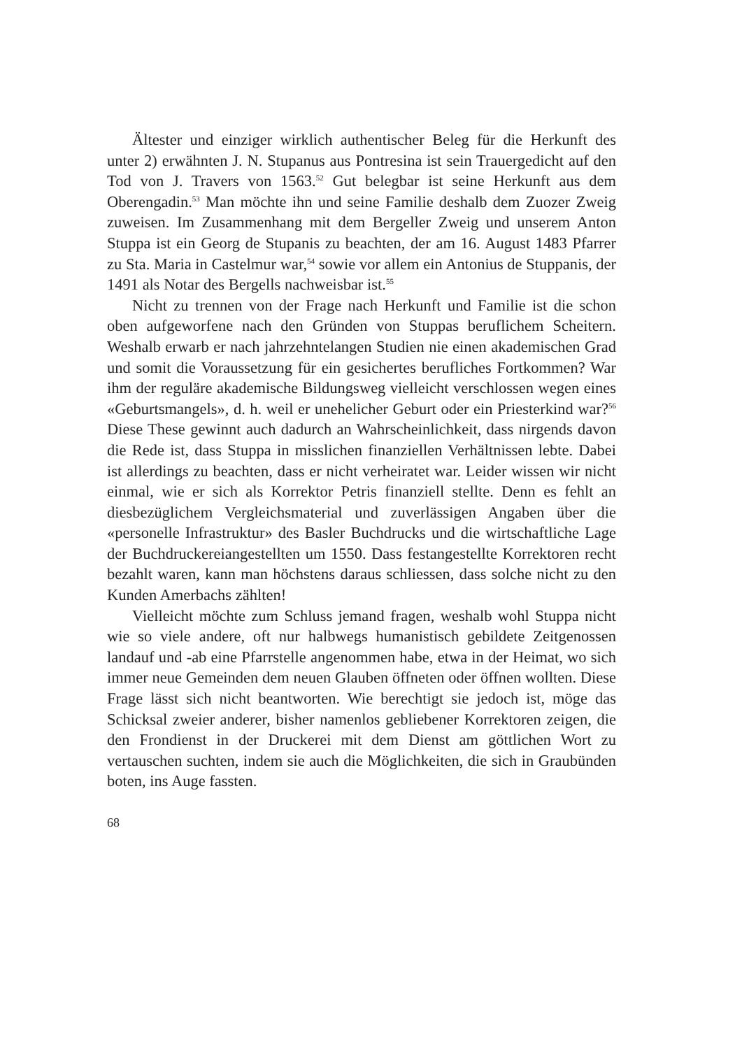Ältester und einziger wirklich authentischer Beleg für die Herkunft des unter 2) erwähnten J. N. Stupanus aus Pontresina ist sein Trauergedicht auf den Tod von J. Travers von 1563.<sup>52</sup> Gut belegbar ist seine Herkunft aus dem Oberengadin.<sup>53</sup> Man möchte ihn und seine Familie deshalb dem Zuozer Zweig zuweisen. Im Zusammenhang mit dem Bergeller Zweig und unserem Anton Stuppa ist ein Georg de Stupanis zu beachten, der am 16. August 1483 Pfarrer zu Sta. Maria in Castelmur war,<sup>54</sup> sowie vor allem ein Antonius de Stuppanis, der 1491 als Notar des Bergells nachweisbar ist.<sup>55</sup>
Nicht zu trennen von der Frage nach Herkunft und Familie ist die schon oben aufgeworfene nach den Gründen von Stuppas beruflichem Scheitern. Weshalb erwarb er nach jahrzehntelangen Studien nie einen akademischen Grad und somit die Voraussetzung für ein gesichertes berufliches Fortkommen? War ihm der reguläre akademische Bildungsweg vielleicht verschlossen wegen eines «Geburtsmangels», d. h. weil er unehelicher Geburt oder ein Priesterkind war?<sup>56</sup> Diese These gewinnt auch dadurch an Wahrscheinlichkeit, dass nirgends davon die Rede ist, dass Stuppa in misslichen finanziellen Verhältnissen lebte. Dabei ist allerdings zu beachten, dass er nicht verheiratet war. Leider wissen wir nicht einmal, wie er sich als Korrektor Petris finanziell stellte. Denn es fehlt an diesbezüglichem Vergleichsmaterial und zuverlässigen Angaben über die «personelle Infrastruktur» des Basler Buchdrucks und die wirtschaftliche Lage der Buchdruckereiangestellten um 1550. Dass festangestellte Korrektoren recht bezahlt waren, kann man höchstens daraus schliessen, dass solche nicht zu den Kunden Amerbachs zählten!
Vielleicht möchte zum Schluss jemand fragen, weshalb wohl Stuppa nicht wie so viele andere, oft nur halbwegs humanistisch gebildete Zeitgenossen landauf und -ab eine Pfarrstelle angenommen habe, etwa in der Heimat, wo sich immer neue Gemeinden dem neuen Glauben öffneten oder öffnen wollten. Diese Frage lässt sich nicht beantworten. Wie berechtigt sie jedoch ist, möge das Schicksal zweier anderer, bisher namenlos gebliebener Korrektoren zeigen, die den Frondienst in der Druckerei mit dem Dienst am göttlichen Wort zu vertauschen suchten, indem sie auch die Möglichkeiten, die sich in Graubünden boten, ins Auge fassten.
68